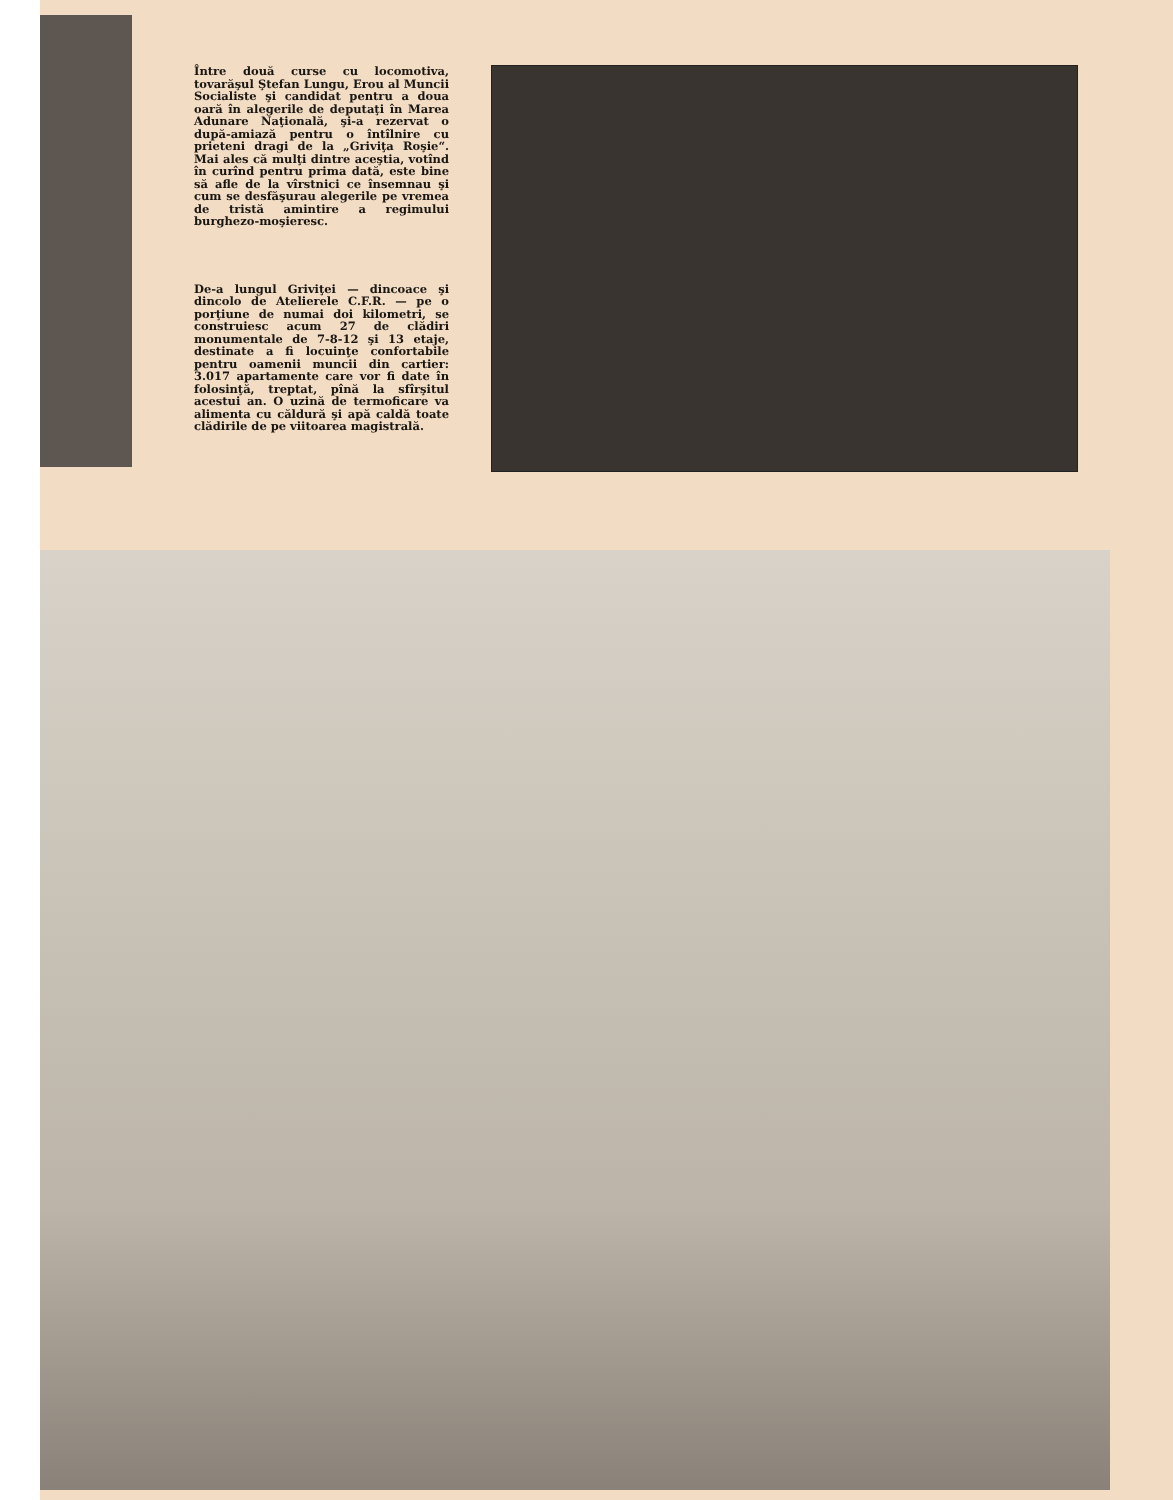Între două curse cu locomotiva, tovarăşul Ştefan Lungu, Erou al Muncii Socialiste şi candidat pentru a doua oară în alegerile de deputaţi în Marea Adunare Naţională, şi-a rezervat o după-amiază pentru o întîlnire cu prieteni dragi de la „Griviţa Roşie“. Mai ales că mulţi dintre aceştia, votînd în curînd pentru prima dată, este bine să afle de la vîrstnici ce însemnau şi cum se desfăşurau alegerile pe vremea de tristă amintire a regimului burghezo-moşieresc.
De-a lungul Griviţei — dincoace şi dincolo de Atelierele C.F.R. — pe o porţiune de numai doi kilometri, se construiesc acum 27 de clădiri monumentale de 7-8-12 şi 13 etaje, destinate a fi locuinţe confortabile pentru oamenii muncii din cartier: 3.017 apartamente care vor fi date în folosinţă, treptat, pînă la sfîrşitul acestui an. O uzină de termoficare va alimenta cu căldură şi apă caldă toate clădirile de pe viitoarea magistrală.